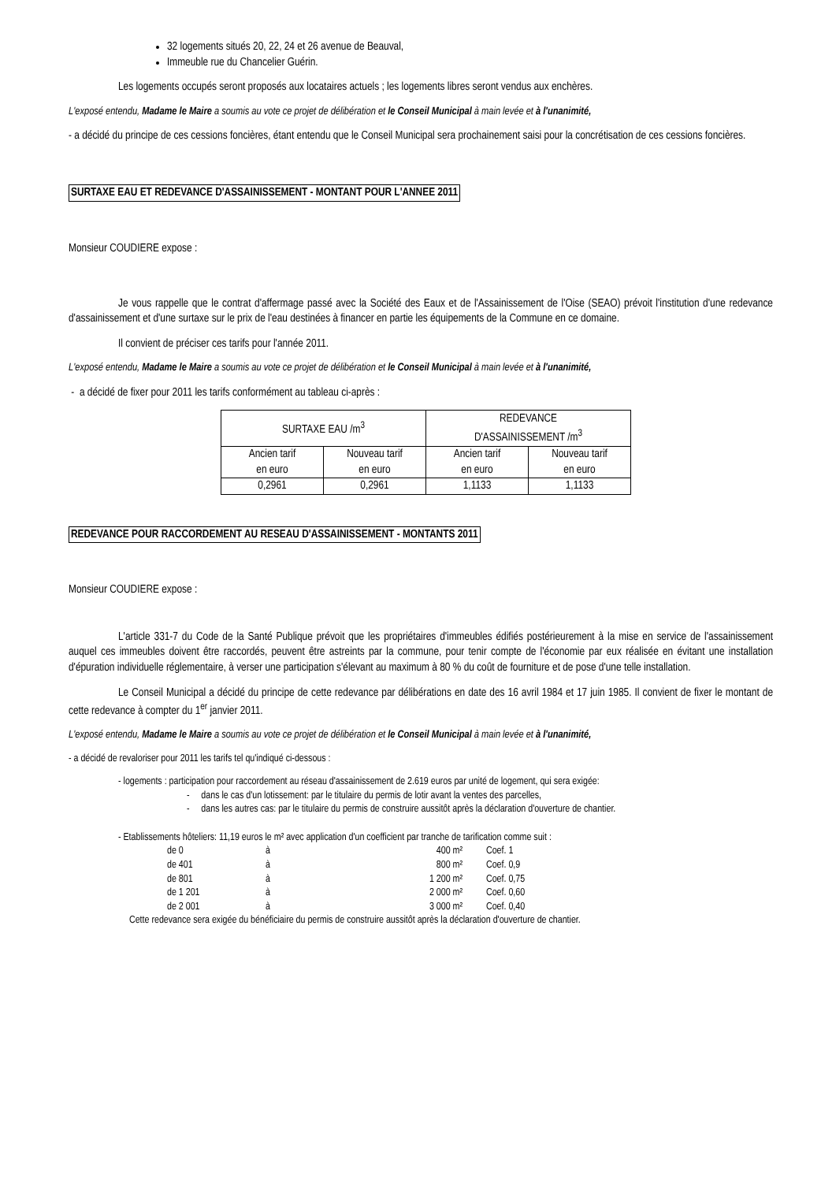32 logements situés 20, 22, 24 et 26 avenue de Beauval,
Immeuble rue du Chancelier Guérin.
Les logements occupés seront proposés aux locataires actuels ; les logements libres seront vendus aux enchères.
L'exposé entendu, Madame le Maire a soumis au vote ce projet de délibération et le Conseil Municipal à main levée et à l'unanimité,
- a décidé du principe de ces cessions foncières, étant entendu que le Conseil Municipal sera prochainement saisi pour la concrétisation de ces cessions foncières.
SURTAXE EAU ET REDEVANCE D'ASSAINISSEMENT - MONTANT POUR L'ANNEE 2011
Monsieur COUDIERE expose :
Je vous rappelle que le contrat d'affermage passé avec la Société des Eaux et de l'Assainissement de l'Oise (SEAO) prévoit l'institution d'une redevance d'assainissement et d'une surtaxe sur le prix de l'eau destinées à financer en partie les équipements de la Commune en ce domaine.
Il convient de préciser ces tarifs pour l'année 2011.
L'exposé entendu, Madame le Maire a soumis au vote ce projet de délibération et le Conseil Municipal à main levée et à l'unanimité,
- a décidé de fixer pour 2011 les tarifs conformément au tableau ci-après :
| SURTAXE EAU /m<sup>3</sup> | | REDEVANCE D'ASSAINISSEMENT /m<sup>3</sup> | |
| --- | --- | --- | --- |
| Ancien tarif en euro | Nouveau tarif en euro | Ancien tarif en euro | Nouveau tarif en euro |
| 0,2961 | 0,2961 | 1,1133 | 1,1133 |
REDEVANCE POUR RACCORDEMENT AU RESEAU D'ASSAINISSEMENT - MONTANTS 2011
Monsieur COUDIERE expose :
L'article 331-7 du Code de la Santé Publique prévoit que les propriétaires d'immeubles édifiés postérieurement à la mise en service de l'assainissement auquel ces immeubles doivent être raccordés, peuvent être astreints par la commune, pour tenir compte de l'économie par eux réalisée en évitant une installation d'épuration individuelle réglementaire, à verser une participation s'élevant au maximum à 80 % du coût de fourniture et de pose d'une telle installation.
Le Conseil Municipal a décidé du principe de cette redevance par délibérations en date des 16 avril 1984 et 17 juin 1985. Il convient de fixer le montant de cette redevance à compter du 1<sup>er</sup> janvier 2011.
L'exposé entendu, Madame le Maire a soumis au vote ce projet de délibération et le Conseil Municipal à main levée et à l'unanimité,
- a décidé de revaloriser pour 2011 les tarifs tel qu'indiqué ci-dessous :
- logements : participation pour raccordement au réseau d'assainissement de 2.619 euros par unité de logement, qui sera exigée:
- dans le cas d'un lotissement: par le titulaire du permis de lotir avant la ventes des parcelles,
- dans les autres cas: par le titulaire du permis de construire aussitôt après la déclaration d'ouverture de chantier.
- Etablissements hôteliers: 11,19 euros le m² avec application d'un coefficient par tranche de tarification comme suit :
| de 0 | à | 400 m² | Coef. 1 |
| de 401 | à | 800 m² | Coef. 0,9 |
| de 801 | à | 1 200 m² | Coef. 0,75 |
| de 1 201 | à | 2 000 m² | Coef. 0,60 |
| de 2 001 | à | 3 000 m² | Coef. 0,40 |
Cette redevance sera exigée du bénéficiaire du permis de construire aussitôt après la déclaration d'ouverture de chantier.